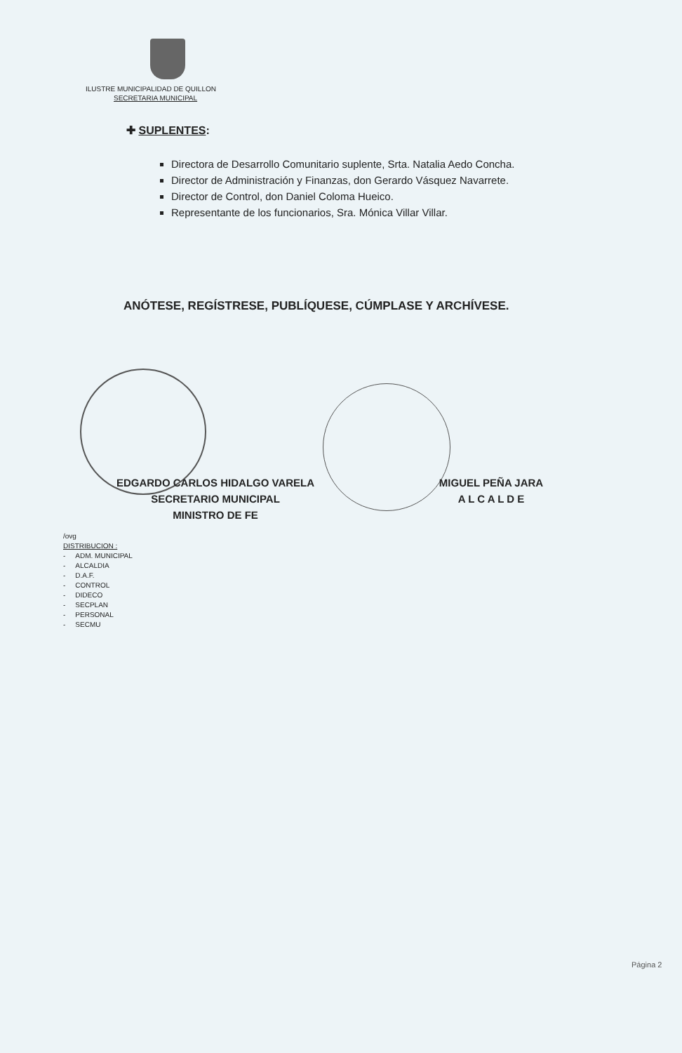ILUSTRE MUNICIPALIDAD DE QUILLON
SECRETARIA MUNICIPAL
✚ SUPLENTES:
Directora de Desarrollo Comunitario suplente, Srta. Natalia Aedo Concha.
Director de Administración y Finanzas, don Gerardo Vásquez Navarrete.
Director de Control, don Daniel Coloma Hueico.
Representante de los funcionarios, Sra. Mónica Villar Villar.
ANÓTESE, REGÍSTRESE, PUBLÍQUESE, CÚMPLASE Y ARCHÍVESE.
EDGARDO CARLOS HIDALGO VARELA
SECRETARIO MUNICIPAL
MINISTRO DE FE
MIGUEL PEÑA JARA
A L C A L D E
/ovg
DISTRIBUCION :
| - | ADM. MUNICIPAL |
| - | ALCALDIA |
| - | D.A.F. |
| - | CONTROL |
| - | DIDECO |
| - | SECPLAN |
| - | PERSONAL |
| - | SECMU |
Página 2